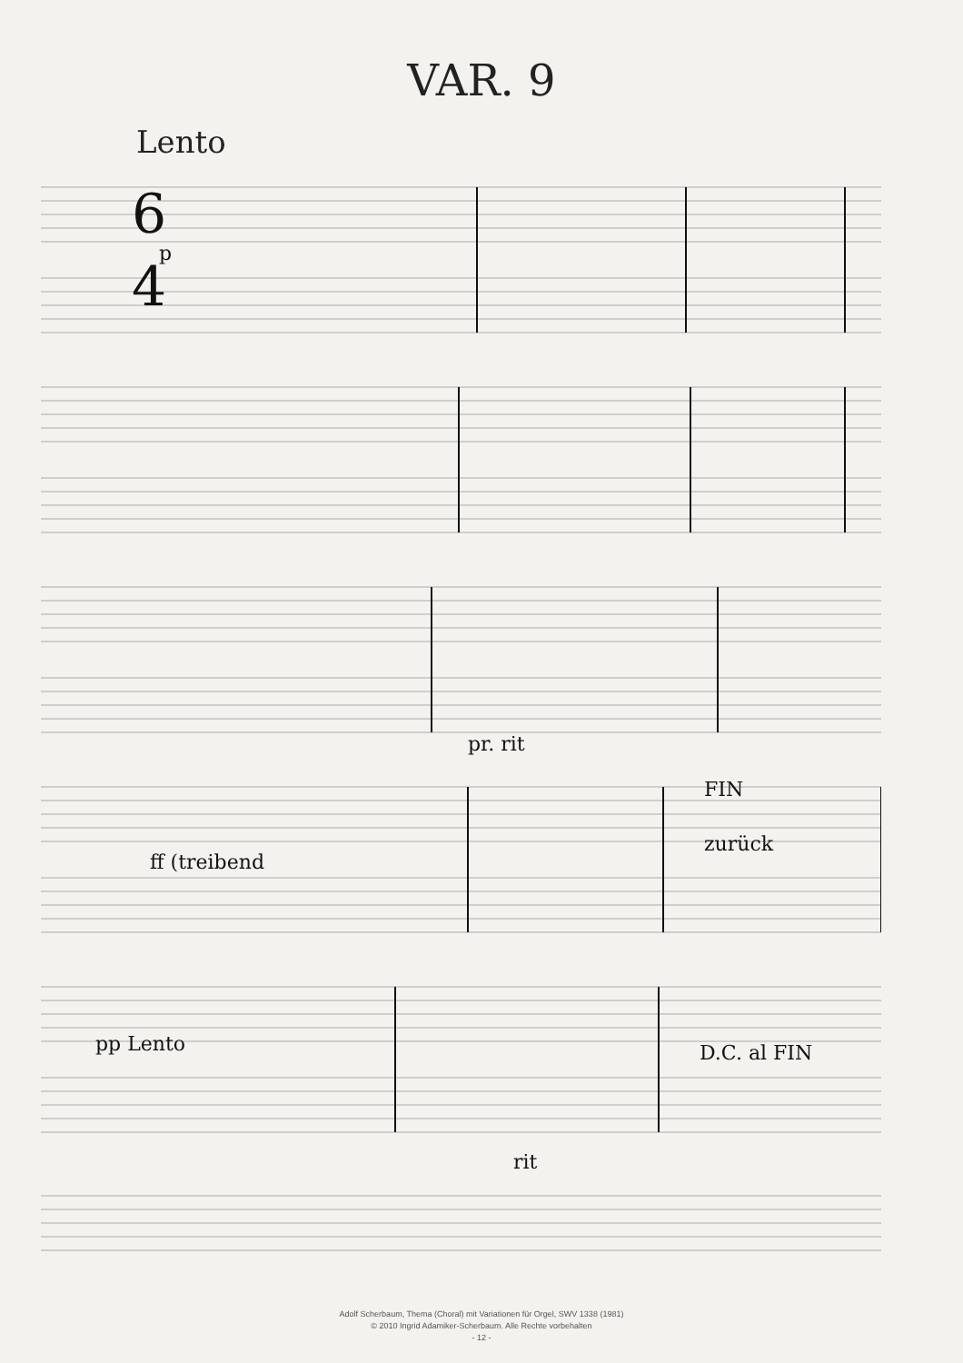VAR. 9
Lento
6
4
p
FIN
ff (treibend
zurück
pp Lento
D.C. al FIN
rit
pr. rit
Adolf Scherbaum, Thema (Choral) mit Variationen für Orgel, SWV 1338 (1981)
© 2010 Ingrid Adamiker-Scherbaum. Alle Rechte vorbehalten
- 12 -